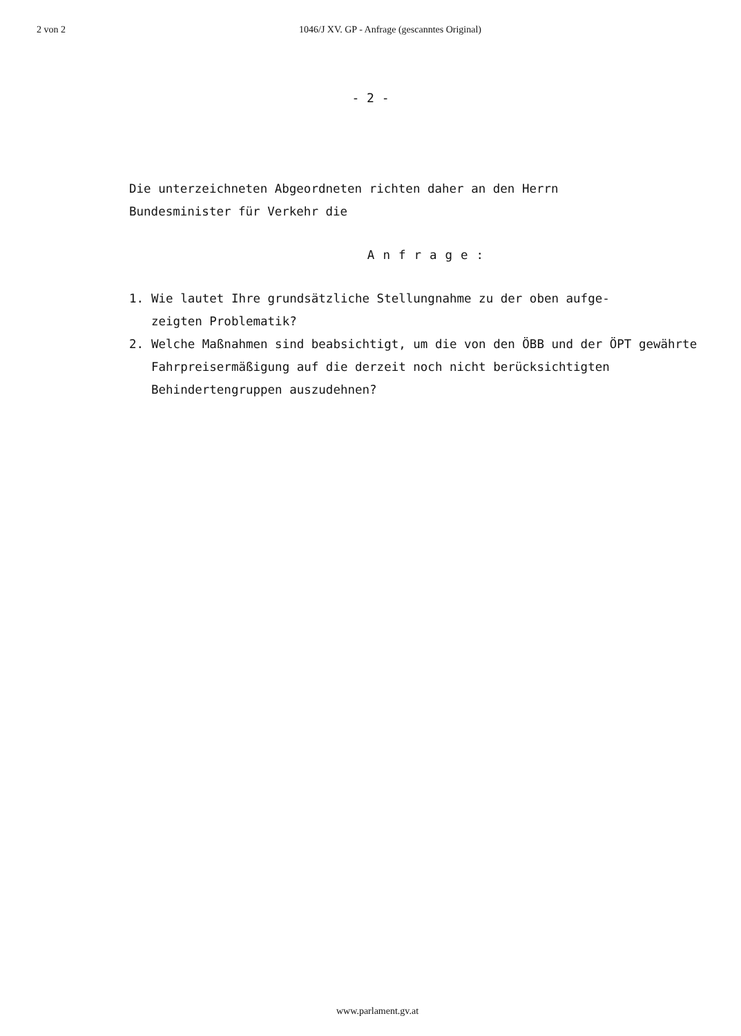2 von 2 1046/J XV. GP - Anfrage (gescanntes Original)
- 2 -
Die unterzeichneten Abgeordneten richten daher an den Herrn
Bundesminister für Verkehr die
Anfrage:
1. Wie lautet Ihre grundsätzliche Stellungnahme zu der oben aufge-
zeigten Problematik?
2. Welche Maßnahmen sind beabsichtigt, um die von den ÖBB und der ÖPT gewährte Fahrpreisermäßigung auf die derzeit noch nicht berücksichtigten Behindertengruppen auszudehnen?
www.parlament.gv.at